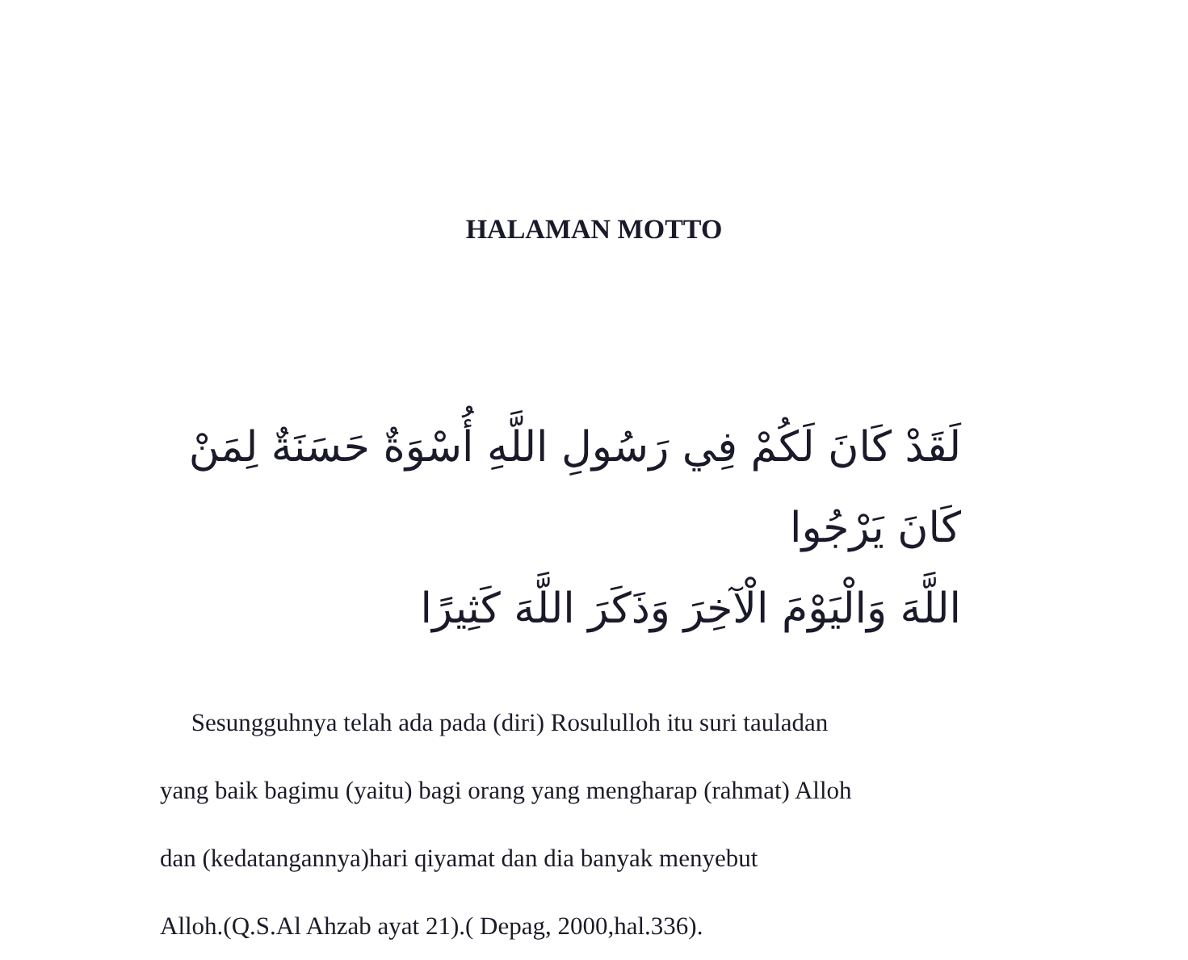HALAMAN MOTTO
لَقَدْ كَانَ لَكُمْ فِي رَسُولِ اللَّهِ أُسْوَةٌ حَسَنَةٌ لِمَنْ كَانَ يَرْجُوا
اللَّهَ وَالْيَوْمَ الْآخِرَ وَذَكَرَ اللَّهَ كَثِيرًا
Sesungguhnya telah ada pada (diri) Rosululloh itu suri tauladan
yang baik bagimu (yaitu) bagi orang yang mengharap (rahmat) Alloh
dan (kedatangannya)hari qiyamat dan dia banyak menyebut
Alloh.(Q.S.Al Ahzab ayat 21).( Depag, 2000,hal.336).